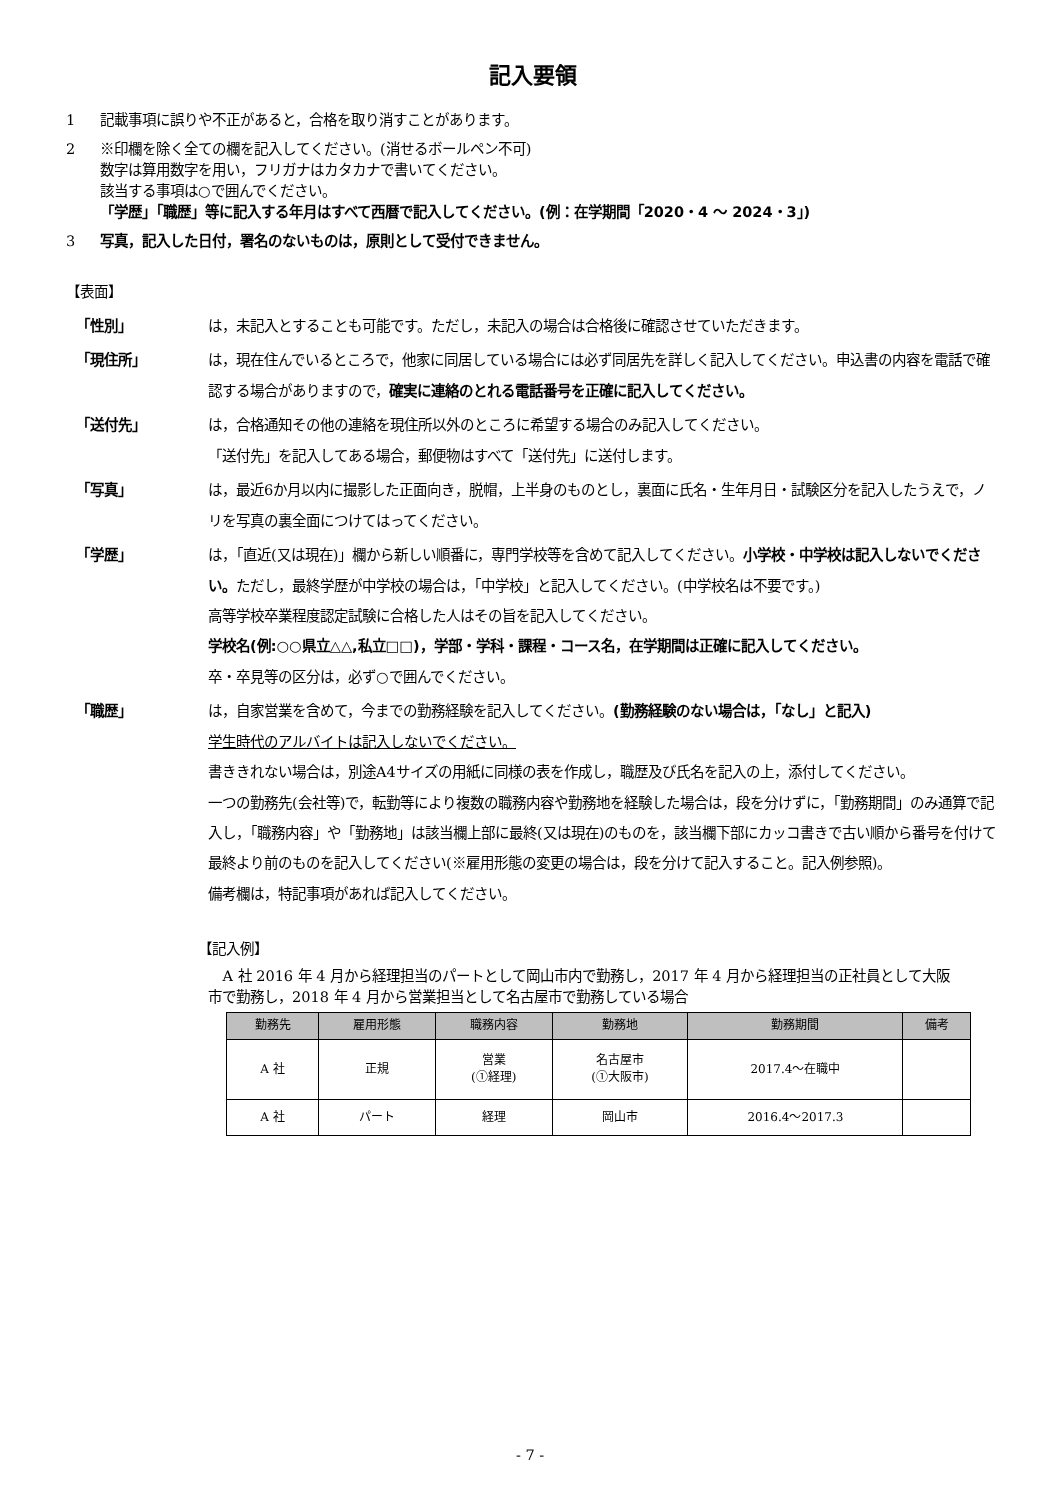記入要領
1 記載事項に誤りや不正があると，合格を取り消すことがあります。
2 ※印欄を除く全ての欄を記入してください。(消せるボールペン不可)
数字は算用数字を用い，フリガナはカタカナで書いてください。
該当する事項は○で囲んでください。
「学歴」「職歴」等に記入する年月はすべて西暦で記入してください。(例：在学期間「2020・4 ～ 2024・3」)
3 写真，記入した日付，署名のないものは，原則として受付できません。
【表面】
「性別」 は，未記入とすることも可能です。ただし，未記入の場合は合格後に確認させていただきます。
「現住所」 は，現在住んでいるところで，他家に同居している場合には必ず同居先を詳しく記入してください。申込書の内容を電話で確認する場合がありますので，確実に連絡のとれる電話番号を正確に記入してください。
「送付先」 は，合格通知その他の連絡を現住所以外のところに希望する場合のみ記入してください。
「送付先」を記入してある場合，郵便物はすべて「送付先」に送付します。
「写真」 は，最近6か月以内に撮影した正面向き，脱帽，上半身のものとし，裏面に氏名・生年月日・試験区分を記入したうえで，ノリを写真の裏全面につけてはってください。
「学歴」 は，「直近(又は現在)」欄から新しい順番に，専門学校等を含めて記入してください。小学校・中学校は記入しないでください。ただし，最終学歴が中学校の場合は，「中学校」と記入してください。(中学校名は不要です。)
高等学校卒業程度認定試験に合格した人はその旨を記入してください。
学校名(例:○○県立△△,私立□□)，学部・学科・課程・コース名，在学期間は正確に記入してください。
卒・卒見等の区分は，必ず○で囲んでください。
「職歴」 は，自家営業を含めて，今までの勤務経験を記入してください。(勤務経験のない場合は，「なし」と記入)
学生時代のアルバイトは記入しないでください。
書ききれない場合は，別途A4サイズの用紙に同様の表を作成し，職歴及び氏名を記入の上，添付してください。
一つの勤務先(会社等)で，転勤等により複数の職務内容や勤務地を経験した場合は，段を分けずに，「勤務期間」のみ通算で記入し，「職務内容」や「勤務地」は該当欄上部に最終(又は現在)のものを，該当欄下部にカッコ書きで古い順から番号を付けて最終より前のものを記入してください(※雇用形態の変更の場合は，段を分けて記入すること。記入例参照)。
備考欄は，特記事項があれば記入してください。
【記入例】
A 社 2016 年 4 月から経理担当のパートとして岡山市内で勤務し，2017 年 4 月から経理担当の正社員として大阪市で勤務し，2018 年 4 月から営業担当として名古屋市で勤務している場合
| 勤務先 | 雇用形態 | 職務内容 | 勤務地 | 勤務期間 | 備考 |
| --- | --- | --- | --- | --- | --- |
| A 社 | 正規 | 営業 (①経理) | 名古屋市 (①大阪市) | 2017.4～在職中 | |
| A 社 | パート | 経理 | 岡山市 | 2016.4～2017.3 | |
- 7 -